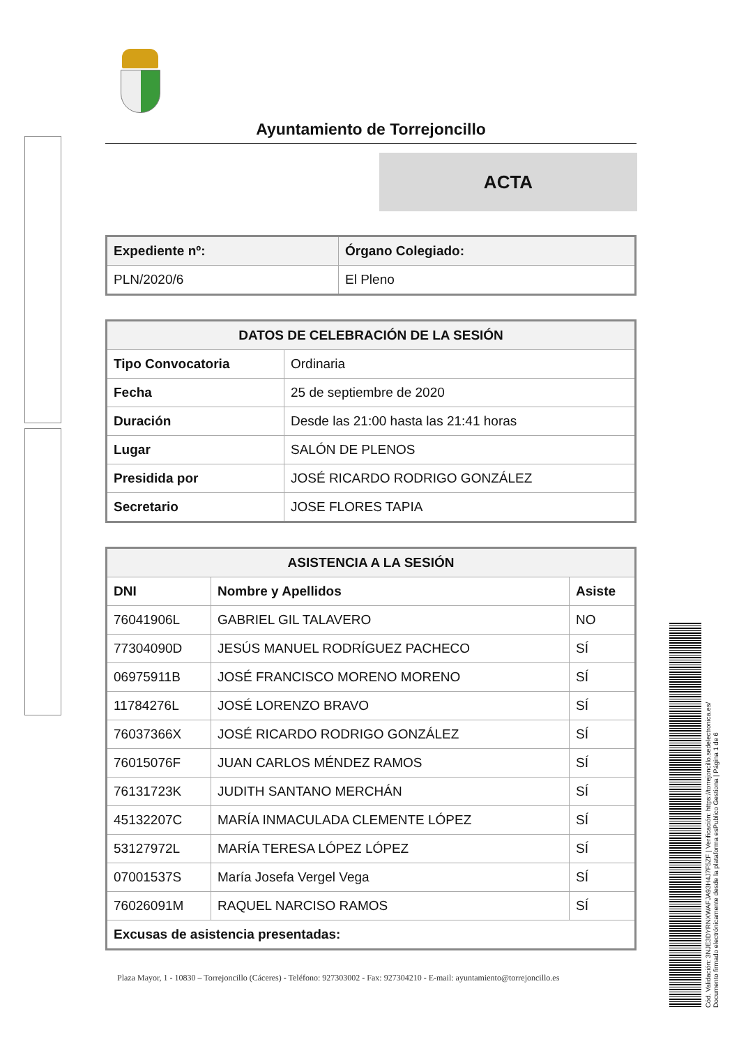Ayuntamiento de Torrejoncillo
ACTA
| Expediente nº: | Órgano Colegiado: |
| --- | --- |
| PLN/2020/6 | El Pleno |
| DATOS DE CELEBRACIÓN DE LA SESIÓN | |
| --- | --- |
| Tipo Convocatoria | Ordinaria |
| Fecha | 25 de septiembre de 2020 |
| Duración | Desde las 21:00 hasta las 21:41 horas |
| Lugar | SALÓN DE PLENOS |
| Presidida por | JOSÉ RICARDO RODRIGO GONZÁLEZ |
| Secretario | JOSE FLORES TAPIA |
| ASISTENCIA A LA SESIÓN | | |
| --- | --- | --- |
| DNI | Nombre y Apellidos | Asiste |
| 76041906L | GABRIEL GIL TALAVERO | NO |
| 77304090D | JESÚS MANUEL RODRÍGUEZ PACHECO | SÍ |
| 06975911B | JOSÉ FRANCISCO MORENO MORENO | SÍ |
| 11784276L | JOSÉ LORENZO BRAVO | SÍ |
| 76037366X | JOSÉ RICARDO RODRIGO GONZÁLEZ | SÍ |
| 76015076F | JUAN CARLOS MÉNDEZ RAMOS | SÍ |
| 76131723K | JUDITH SANTANO MERCHÁN | SÍ |
| 45132207C | MARÍA INMACULADA CLEMENTE LÓPEZ | SÍ |
| 53127972L | MARÍA TERESA LÓPEZ LÓPEZ | SÍ |
| 07001537S | María Josefa Vergel Vega | SÍ |
| 76026091M | RAQUEL NARCISO RAMOS | SÍ |
| Excusas de asistencia presentadas: | | |
Plaza Mayor, 1 - 10830 – Torrejoncillo (Cáceres) - Teléfono: 927303002 - Fax: 927304210 - E-mail: ayuntamiento@torrejoncillo.es
Cód. Validación: 3NJE3DYRNXWAFJA93H4J7F5ZF | Verificación: https://torrejoncillo.sedelectronica.es/
Documento firmado electrónicamente desde la plataforma esPublico Gestiona | Página 1 de 6